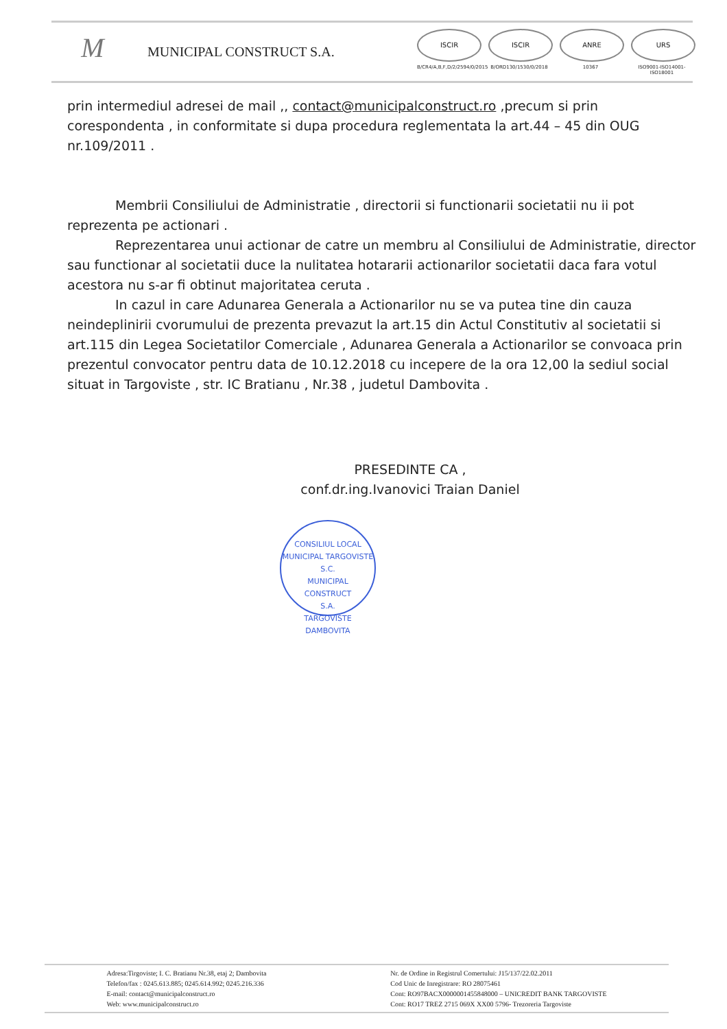M
MUNICIPAL CONSTRUCT S.A.
ISCIR
B/CR4/A,B,F,D/2/2594/0/2015
ISCIR
B/ORD130/1530/0/2018
ANRE
10367
URS
ISO9001-ISO14001-ISO18001
prin intermediul adresei de mail ,, contact@municipalconstruct.ro ,precum si prin corespondenta , in conformitate si dupa procedura reglementata la art.44 – 45 din OUG nr.109/2011 .
Membrii Consiliului de Administratie , directorii si functionarii societatii nu ii pot reprezenta pe actionari .
Reprezentarea unui actionar de catre un membru al Consiliului de Administratie, director sau functionar al societatii duce la nulitatea hotararii actionarilor societatii daca fara votul acestora nu s-ar fi obtinut majoritatea ceruta .
In cazul in care Adunarea Generala a Actionarilor nu se va putea tine din cauza neindeplinirii cvorumului de prezenta prevazut la art.15 din Actul Constitutiv al societatii si art.115 din Legea Societatilor Comerciale , Adunarea Generala a Actionarilor se convoaca prin prezentul convocator pentru data de 10.12.2018 cu incepere de la ora 12,00 la sediul social situat in Targoviste , str. IC Bratianu , Nr.38 , judetul Dambovita .
PRESEDINTE CA ,
conf.dr.ing.Ivanovici Traian Daniel
CONSILIUL LOCAL MUNICIPAL TARGOVISTE
S.C.
MUNICIPAL
CONSTRUCT
S.A.
TARGOVISTE DAMBOVITA
Adresa:Tirgoviste; I. C. Bratianu Nr.38, etaj 2; Dambovita
Telefon/fax : 0245.613.885; 0245.614.992; 0245.216.336
E-mail: contact@municipalconstruct.ro
Web: www.municipalconstruct.ro
Nr. de Ordine in Registrul Comertului: J15/137/22.02.2011
Cod Unic de Inregistrare: RO 28075461
Cont: RO97BACX0000001455848000 – UNICREDIT BANK TARGOVISTE
Cont: RO17 TREZ 2715 069X XX00 5796- Trezoreria Targoviste